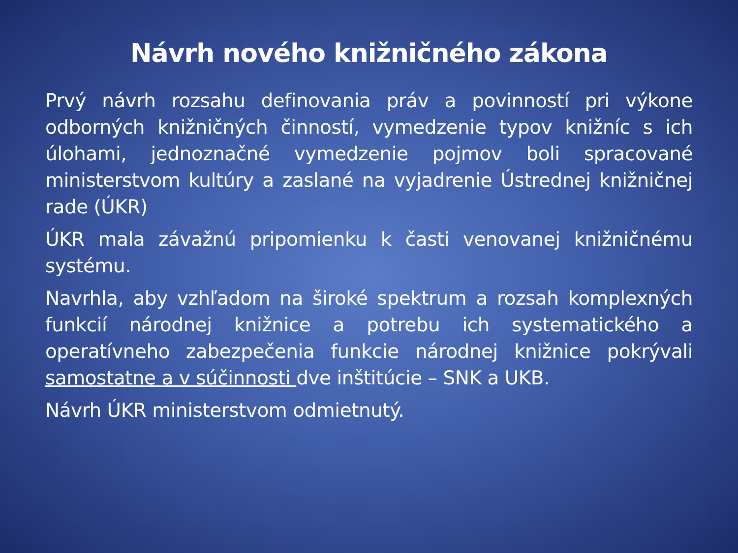Návrh nového knižničného zákona
Prvý návrh rozsahu definovania práv a povinností pri výkone odborných knižničných činností, vymedzenie typov knižníc s ich úlohami, jednoznačné vymedzenie pojmov boli spracované ministerstvom kultúry a zaslané na vyjadrenie Ústrednej knižničnej rade (ÚKR)
ÚKR mala závažnú pripomienku k časti venovanej knižničnému systému.
Navrhla, aby vzhľadom na široké spektrum a rozsah komplexných funkcií národnej knižnice a potrebu ich systematického a operatívneho zabezpečenia funkcie národnej knižnice pokrývali samostatne a v súčinnosti dve inštitúcie – SNK a UKB.
Návrh ÚKR ministerstvom odmietnutý.